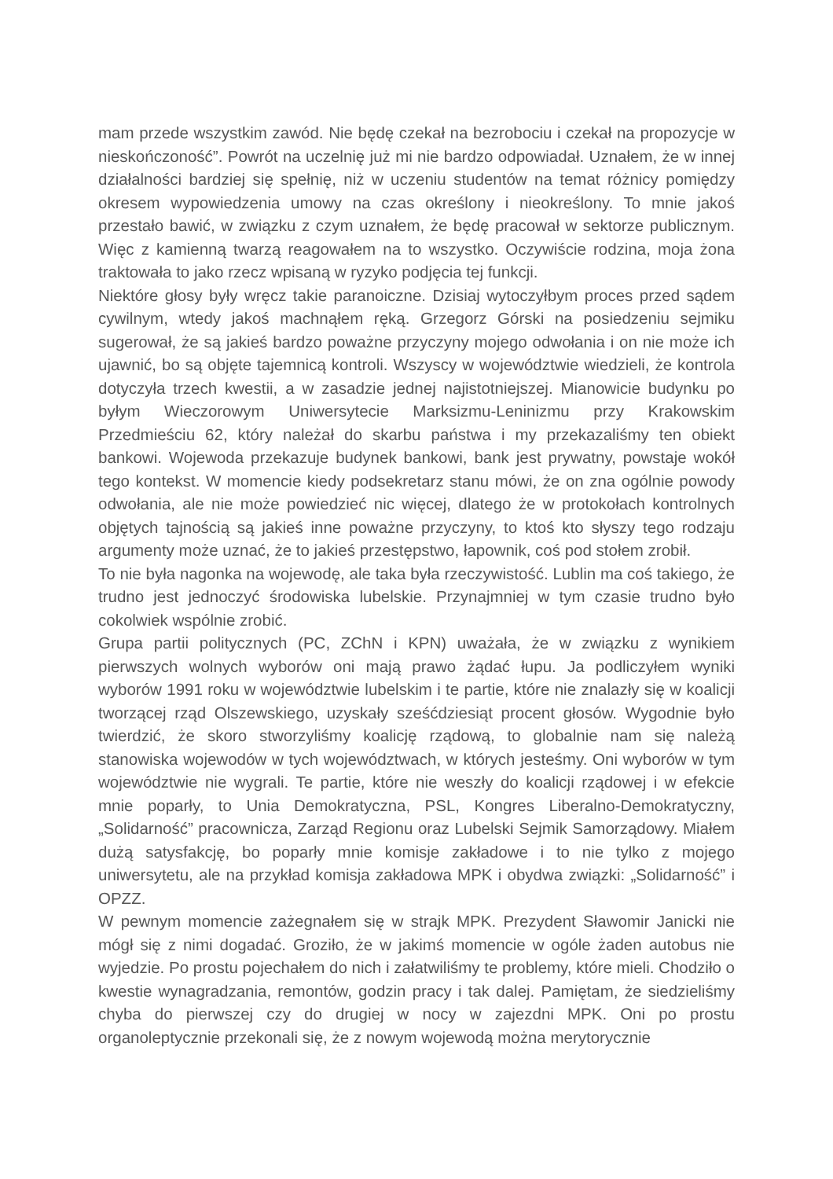mam przede wszystkim zawód. Nie będę czekał na bezrobociu i czekał na propozycje w nieskończoność”. Powrót na uczelnię już mi nie bardzo odpowiadał. Uznałem, że w innej działalności bardziej się spełnię, niż w uczeniu studentów na temat różnicy pomiędzy okresem wypowiedzenia umowy na czas określony i nieokreślony. To mnie jakoś przestało bawić, w związku z czym uznałem, że będę pracował w sektorze publicznym. Więc z kamienną twarzą reagowałem na to wszystko. Oczywiście rodzina, moja żona traktowała to jako rzecz wpisaną w ryzyko podjęcia tej funkcji.
Niektóre głosy były wręcz takie paranoiczne. Dzisiaj wytoczyłbym proces przed sądem cywilnym, wtedy jakoś machnąłem ręką. Grzegorz Górski na posiedzeniu sejmiku sugerował, że są jakieś bardzo poważne przyczyny mojego odwołania i on nie może ich ujawnić, bo są objęte tajemnicą kontroli. Wszyscy w województwie wiedzieli, że kontrola dotyczyła trzech kwestii, a w zasadzie jednej najistotniejszej. Mianowicie budynku po byłym Wieczorowym Uniwersytecie Marksizmu-Leninizmu przy Krakowskim Przedmieściu 62, który należał do skarbu państwa i my przekazaliśmy ten obiekt bankowi. Wojewoda przekazuje budynek bankowi, bank jest prywatny, powstaje wokół tego kontekst. W momencie kiedy podsekretarz stanu mówi, że on zna ogólnie powody odwołania, ale nie może powiedzieć nic więcej, dlatego że w protokołach kontrolnych objętych tajnością są jakieś inne poważne przyczyny, to ktoś kto słyszy tego rodzaju argumenty może uznać, że to jakieś przestępstwo, łapownik, coś pod stołem zrobił.
To nie była nagonka na wojewodę, ale taka była rzeczywistość. Lublin ma coś takiego, że trudno jest jednoczyć środowiska lubelskie. Przynajmniej w tym czasie trudno było cokolwiek wspólnie zrobić.
Grupa partii politycznych (PC, ZChN i KPN) uważała, że w związku z wynikiem pierwszych wolnych wyborów oni mają prawo żądać łupu. Ja podliczyłem wyniki wyborów 1991 roku w województwie lubelskim i te partie, które nie znalazły się w koalicji tworzącej rząd Olszewskiego, uzyskały sześćdziesiąt procent głosów. Wygodnie było twierdzić, że skoro stworzyliśmy koalicję rządową, to globalnie nam się należą stanowiska wojewodów w tych województwach, w których jesteśmy. Oni wyborów w tym województwie nie wygrali. Te partie, które nie weszły do koalicji rządowej i w efekcie mnie poparły, to Unia Demokratyczna, PSL, Kongres Liberalno-Demokratyczny, „Solidarność” pracownicza, Zarząd Regionu oraz Lubelski Sejmik Samorządowy. Miałem dużą satysfakcję, bo poparły mnie komisje zakładowe i to nie tylko z mojego uniwersytetu, ale na przykład komisja zakładowa MPK i obydwa związki: „Solidarność” i OPZZ.
W pewnym momencie zażegnałem się w strajk MPK. Prezydent Sławomir Janicki nie mógł się z nimi dogadać. Groziło, że w jakimś momencie w ogóle żaden autobus nie wyjedzie. Po prostu pojechałem do nich i załatwiliśmy te problemy, które mieli. Chodziło o kwestie wynagradzania, remontów, godzin pracy i tak dalej. Pamiętam, że siedzieliśmy chyba do pierwszej czy do drugiej w nocy w zajezdni MPK. Oni po prostu organoleptycznie przekonali się, że z nowym wojewodą można merytorycznie